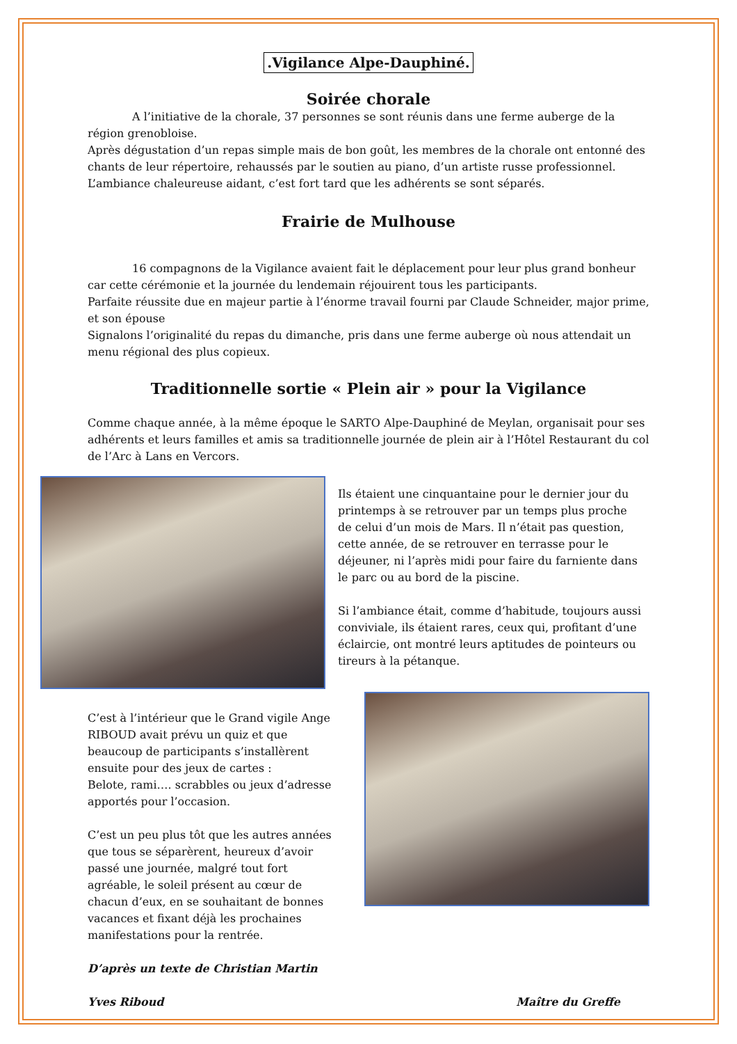.Vigilance Alpe-Dauphiné.
Soirée chorale
A l’initiative de la chorale, 37 personnes se sont réunis dans une ferme auberge de la région grenobloise.
Après dégustation d’un repas simple mais de bon goût, les membres de la chorale ont entonné des chants de leur répertoire, rehaussés par le soutien au piano, d’un artiste russe professionnel.
L’ambiance chaleureuse aidant, c’est fort tard que les adhérents se sont séparés.
Frairie de Mulhouse
16 compagnons de la Vigilance avaient fait le déplacement pour leur plus grand bonheur car cette cérémonie et la journée du lendemain réjouirent tous les participants.
Parfaite réussite due en majeur partie à l’énorme travail fourni par Claude Schneider, major prime, et son épouse
Signalons l’originalité du repas du dimanche, pris dans une ferme auberge où nous attendait un menu régional des plus copieux.
Traditionnelle sortie « Plein air » pour la Vigilance
Comme chaque année, à la même époque le SARTO Alpe-Dauphiné de Meylan, organisait pour ses adhérents et leurs familles et amis sa traditionnelle journée de plein air à l’Hôtel Restaurant du col de l’Arc à Lans en Vercors.
Ils étaient une cinquantaine pour le dernier jour du printemps à se retrouver par un temps plus proche de celui d’un mois de Mars. Il n’était pas question, cette année, de se retrouver en terrasse pour le déjeuner, ni l’après midi pour faire du farniente dans le parc ou au bord de la piscine.
Si l’ambiance était, comme d’habitude, toujours aussi conviviale, ils étaient rares, ceux qui, profitant d’une éclaircie, ont montré leurs aptitudes de pointeurs ou tireurs à la pétanque.
C’est à l’intérieur que le Grand vigile Ange RIBOUD avait prévu un quiz et que beaucoup de participants s’installèrent ensuite pour des jeux de cartes :
Belote, rami…. scrabbles ou jeux d’adresse apportés pour l’occasion.
C’est un peu plus tôt que les autres années que tous se séparèrent, heureux d’avoir passé une journée, malgré tout fort agréable, le soleil présent au cœur de chacun d’eux, en se souhaitant de bonnes vacances et fixant déjà les prochaines manifestations pour la rentrée.
D’après un texte de Christian Martin
Yves Riboud Maître du Greffe